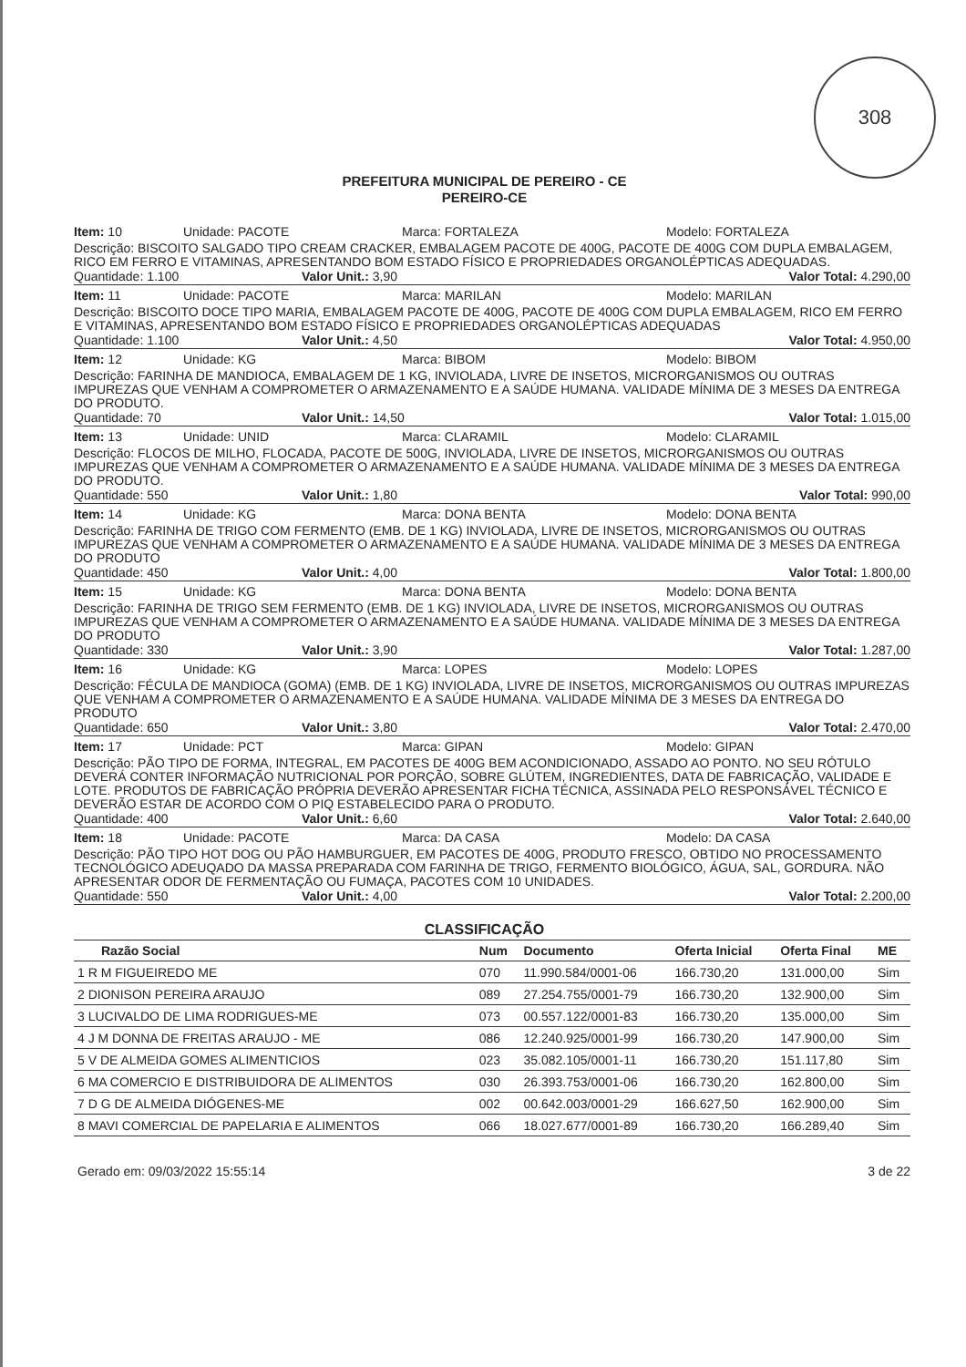308
PREFEITURA MUNICIPAL DE PEREIRO - CE
PEREIRO-CE
Item: 10 Unidade: PACOTE Marca: FORTALEZA Modelo: FORTALEZA
Descrição: BISCOITO SALGADO TIPO CREAM CRACKER, EMBALAGEM PACOTE DE 400G, PACOTE DE 400G COM DUPLA EMBALAGEM, RICO EM FERRO E VITAMINAS, APRESENTANDO BOM ESTADO FÍSICO E PROPRIEDADES ORGANOLÉPTICAS ADEQUADAS.
Quantidade: 1.100 Valor Unit.: 3,90 Valor Total: 4.290,00
Item: 11 Unidade: PACOTE Marca: MARILAN Modelo: MARILAN
Descrição: BISCOITO DOCE TIPO MARIA, EMBALAGEM PACOTE DE 400G, PACOTE DE 400G COM DUPLA EMBALAGEM, RICO EM FERRO E VITAMINAS, APRESENTANDO BOM ESTADO FÍSICO E PROPRIEDADES ORGANOLÉPTICAS ADEQUADAS
Quantidade: 1.100 Valor Unit.: 4,50 Valor Total: 4.950,00
Item: 12 Unidade: KG Marca: BIBOM Modelo: BIBOM
Descrição: FARINHA DE MANDIOCA, EMBALAGEM DE 1 KG, INVIOLADA, LIVRE DE INSETOS, MICRORGANISMOS OU OUTRAS IMPUREZAS QUE VENHAM A COMPROMETER O ARMAZENAMENTO E A SAÚDE HUMANA. VALIDADE MÍNIMA DE 3 MESES DA ENTREGA DO PRODUTO.
Quantidade: 70 Valor Unit.: 14,50 Valor Total: 1.015,00
Item: 13 Unidade: UNID Marca: CLARAMIL Modelo: CLARAMIL
Descrição: FLOCOS DE MILHO, FLOCADA, PACOTE DE 500G, INVIOLADA, LIVRE DE INSETOS, MICRORGANISMOS OU OUTRAS IMPUREZAS QUE VENHAM A COMPROMETER O ARMAZENAMENTO E A SAÚDE HUMANA. VALIDADE MÍNIMA DE 3 MESES DA ENTREGA DO PRODUTO.
Quantidade: 550 Valor Unit.: 1,80 Valor Total: 990,00
Item: 14 Unidade: KG Marca: DONA BENTA Modelo: DONA BENTA
Descrição: FARINHA DE TRIGO COM FERMENTO (EMB. DE 1 KG) INVIOLADA, LIVRE DE INSETOS, MICRORGANISMOS OU OUTRAS IMPUREZAS QUE VENHAM A COMPROMETER O ARMAZENAMENTO E A SAÚDE HUMANA. VALIDADE MÍNIMA DE 3 MESES DA ENTREGA DO PRODUTO
Quantidade: 450 Valor Unit.: 4,00 Valor Total: 1.800,00
Item: 15 Unidade: KG Marca: DONA BENTA Modelo: DONA BENTA
Descrição: FARINHA DE TRIGO SEM FERMENTO (EMB. DE 1 KG) INVIOLADA, LIVRE DE INSETOS, MICRORGANISMOS OU OUTRAS IMPUREZAS QUE VENHAM A COMPROMETER O ARMAZENAMENTO E A SAÚDE HUMANA. VALIDADE MÍNIMA DE 3 MESES DA ENTREGA DO PRODUTO
Quantidade: 330 Valor Unit.: 3,90 Valor Total: 1.287,00
Item: 16 Unidade: KG Marca: LOPES Modelo: LOPES
Descrição: FÉCULA DE MANDIOCA (GOMA) (EMB. DE 1 KG) INVIOLADA, LIVRE DE INSETOS, MICRORGANISMOS OU OUTRAS IMPUREZAS QUE VENHAM A COMPROMETER O ARMAZENAMENTO E A SAÚDE HUMANA. VALIDADE MÍNIMA DE 3 MESES DA ENTREGA DO PRODUTO
Quantidade: 650 Valor Unit.: 3,80 Valor Total: 2.470,00
Item: 17 Unidade: PCT Marca: GIPAN Modelo: GIPAN
Descrição: PÃO TIPO DE FORMA, INTEGRAL, EM PACOTES DE 400G BEM ACONDICIONADO, ASSADO AO PONTO. NO SEU RÓTULO DEVERÁ CONTER INFORMAÇÃO NUTRICIONAL POR PORÇÃO, SOBRE GLÚTEM, INGREDIENTES, DATA DE FABRICAÇÃO, VALIDADE E LOTE. PRODUTOS DE FABRICAÇÃO PRÓPRIA DEVERÃO APRESENTAR FICHA TÉCNICA, ASSINADA PELO RESPONSÁVEL TÉCNICO E DEVERÃO ESTAR DE ACORDO COM O PIQ ESTABELECIDO PARA O PRODUTO.
Quantidade: 400 Valor Unit.: 6,60 Valor Total: 2.640,00
Item: 18 Unidade: PACOTE Marca: DA CASA Modelo: DA CASA
Descrição: PÃO TIPO HOT DOG OU PÃO HAMBURGUER, EM PACOTES DE 400G, PRODUTO FRESCO, OBTIDO NO PROCESSAMENTO TECNOLÓGICO ADEUQADO DA MASSA PREPARADA COM FARINHA DE TRIGO, FERMENTO BIOLÓGICO, ÁGUA, SAL, GORDURA. NÃO APRESENTAR ODOR DE FERMENTAÇÃO OU FUMAÇA, PACOTES COM 10 UNIDADES.
Quantidade: 550 Valor Unit.: 4,00 Valor Total: 2.200,00
CLASSIFICAÇÃO
| Razão Social | Num | Documento | Oferta Inicial | Oferta Final | ME |
| --- | --- | --- | --- | --- | --- |
| 1 R M FIGUEIREDO ME | 070 | 11.990.584/0001-06 | 166.730,20 | 131.000,00 | Sim |
| 2 DIONISON PEREIRA ARAUJO | 089 | 27.254.755/0001-79 | 166.730,20 | 132.900,00 | Sim |
| 3 LUCIVALDO DE LIMA RODRIGUES-ME | 073 | 00.557.122/0001-83 | 166.730,20 | 135.000,00 | Sim |
| 4 J M DONNA DE FREITAS ARAUJO - ME | 086 | 12.240.925/0001-99 | 166.730,20 | 147.900,00 | Sim |
| 5 V DE ALMEIDA GOMES ALIMENTICIOS | 023 | 35.082.105/0001-11 | 166.730,20 | 151.117,80 | Sim |
| 6 MA COMERCIO E DISTRIBUIDORA DE ALIMENTOS | 030 | 26.393.753/0001-06 | 166.730,20 | 162.800,00 | Sim |
| 7 D G DE ALMEIDA DIÓGENES-ME | 002 | 00.642.003/0001-29 | 166.627,50 | 162.900,00 | Sim |
| 8 MAVI COMERCIAL DE PAPELARIA E ALIMENTOS | 066 | 18.027.677/0001-89 | 166.730,20 | 166.289,40 | Sim |
Gerado em: 09/03/2022 15:55:14 3 de 22